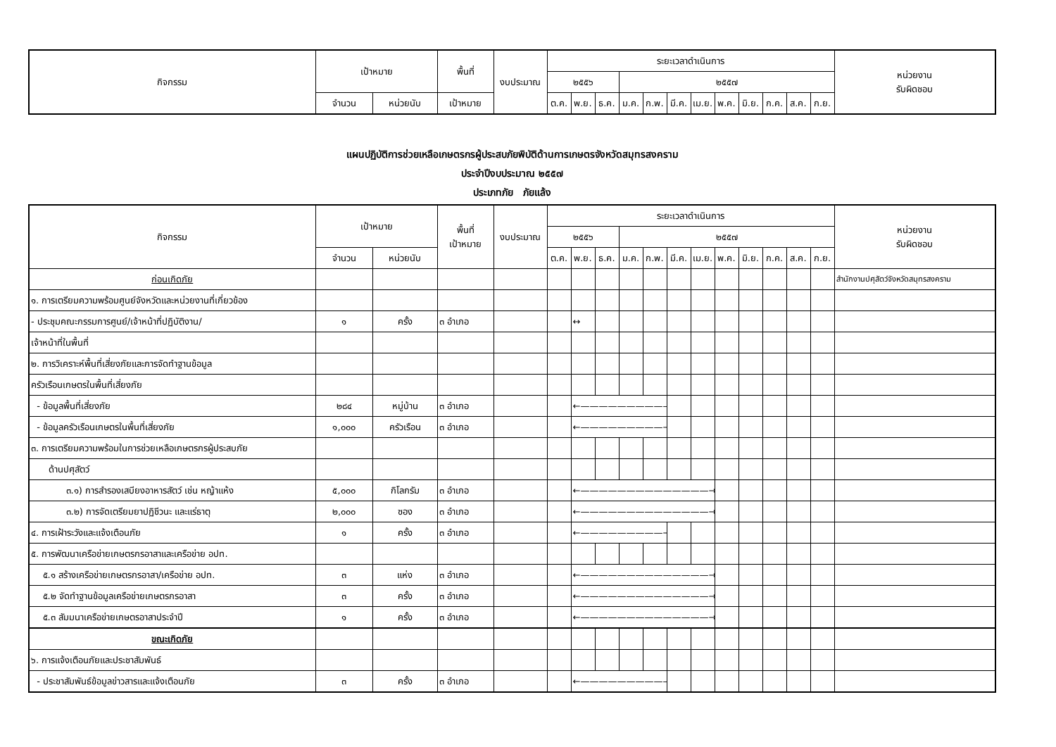| กิจกรรม | เป้าหมาย | | พื้นที่ | งบประมาณ | ระยะเวลาดำเนินการ | | | | | | | | | | | | หน่วยงาน รับผิดชอบ |
| --- | --- | --- | --- | --- | --- | --- | --- | --- | --- | --- | --- | --- | --- | --- | --- | --- | --- |
| | | | | | ๒๕๕๖ | | | ๒๕๕๗ | | | | | | | | | |
| | จำนวน | หน่วยนับ | เป้าหมาย | | ต.ค. | พ.ย. | ธ.ค. | ม.ค. | ก.พ. | มี.ค. | เม.ย. | พ.ค. | มิ.ย. | ก.ค. | ส.ค. | ก.ย. | |
แผนปฏิบัติการช่วยเหลือเกษตรกรผู้ประสบภัยพิบัติด้านการเกษตรจังหวัดสมุทรสงคราม
ประจำปีงบประมาณ ๒๕๕๗
ประเภทภัย ภัยแล้ง
| กิจกรรม | เป้าหมาย | | พื้นที่ เป้าหมาย | งบประมาณ | ระยะเวลาดำเนินการ | | | | | | | | | | | | หน่วยงาน รับผิดชอบ |
| --- | --- | --- | --- | --- | --- | --- | --- | --- | --- | --- | --- | --- | --- | --- | --- | --- | --- |
| | | | | | ๒๕๕๖ | | | ๒๕๕๗ | | | | | | | | | |
| | จำนวน | หน่วยนับ | | | ต.ค. | พ.ย. | ธ.ค. | ม.ค. | ก.พ. | มี.ค. | เม.ย. | พ.ค. | มิ.ย. | ก.ค. | ส.ค. | ก.ย. | |
| ก่อนเกิดภัย | | | | | | | | | | | | | | | | | สำนักงานปศุสัตว์จังหวัดสมุทรสงคราม |
| ๑. การเตรียมความพร้อมศูนย์จังหวัดและหน่วยงานที่เกี่ยวข้อง | | | | | | | | | | | | | | | | | |
| - ประชุมคณะกรรมการศูนย์/เจ้าหน้าที่ปฏิบัติงาน/ | ๑ | ครั้ง | ๓ อำเภอ | | | ↔ | | | | | | | | | | | |
| เจ้าหน้าที่ในพื้นที่ | | | | | | | | | | | | | | | | | |
| ๒. การวิเคราะห์พื้นที่เสี่ยงภัยและการจัดทำฐานข้อมูล | | | | | | | | | | | | | | | | | |
| ครัวเรือนเกษตรในพื้นที่เสี่ยงภัย | | | | | | | | | | | | | | | | | |
| - ข้อมูลพื้นที่เสี่ยงภัย | ๒๘๔ | หมู่บ้าน | ๓ อำเภอ | | | ←——————————→ | | | | | | | | | | | |
| - ข้อมูลครัวเรือนเกษตรในพื้นที่เสี่ยงภัย | ๑,๐๐๐ | ครัวเรือน | ๓ อำเภอ | | | ←—————————→ | | | | | | | | | | | |
| ๓. การเตรียมความพร้อมในการช่วยเหลือเกษตรกรผู้ประสบภัย | | | | | | | | | | | | | | | | | |
| ด้านปศุสัตว์ | | | | | | | | | | | | | | | | | |
| ๓.๑) การสำรองเสบียงอาหารสัตว์ เช่น หญ้าแห้ง | ๕,๐๐๐ | กิโลกรัม | ๓ อำเภอ | | | ←——————————————→ | | | | | | | | | | | |
| ๓.๒) การจัดเตรียมยาปฏิชีวนะ และแร่ธาตุ | ๒,๐๐๐ | ซอง | ๓ อำเภอ | | | ←——————————————→ | | | | | | | | | | | |
| ๔. การเฝ้าระวังและแจ้งเตือนภัย | ๑ | ครั้ง | ๓ อำเภอ | | | ←—————————→ | | | | | | | | | | | |
| ๕. การพัฒนาเครือข่ายเกษตรกรอาสาและเครือข่าย อปท. | | | | | | | | | | | | | | | | | |
| ๕.๑ สร้างเครือข่ายเกษตรกรอาสา/เครือข่าย อปท. | ๓ | แห่ง | ๓ อำเภอ | | | ←——————————————→ | | | | | | | | | | | |
| ๕.๒ จัดทำฐานข้อมูลเครือข่ายเกษตรกรอาสา | ๓ | ครั้ง | ๓ อำเภอ | | | ←——————————————→ | | | | | | | | | | | |
| ๕.๓ สัมมนาเครือข่ายเกษตรอาสาประจำปี | ๑ | ครั้ง | ๓ อำเภอ | | | ←——————————————→ | | | | | | | | | | | |
| ขณะเกิดภัย | | | | | | | | | | | | | | | | | |
| ๖. การแจ้งเตือนภัยและประชาสัมพันธ์ | | | | | | | | | | | | | | | | | |
| - ประชาสัมพันธ์ข้อมูลข่าวสารและแจ้งเตือนภัย | ๓ | ครั้ง | ๓ อำเภอ | | | ←——————————→ | | | | | | | | | | | |